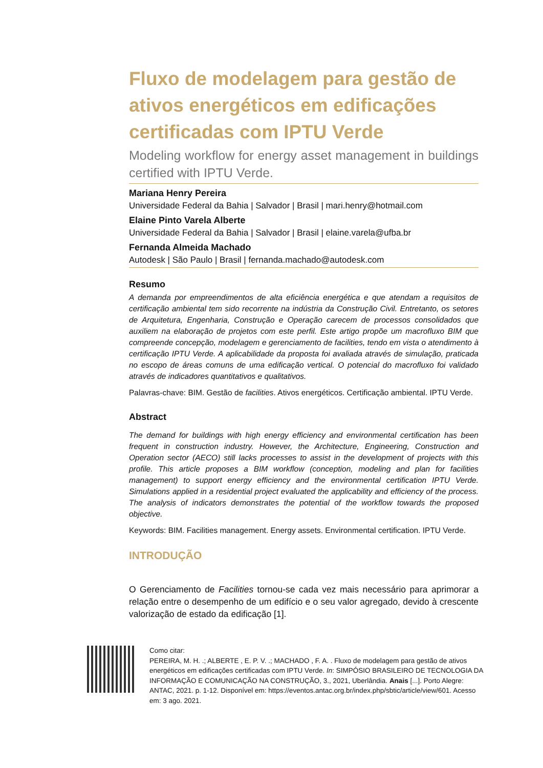Fluxo de modelagem para gestão de ativos energéticos em edificações certificadas com IPTU Verde
Modeling workflow for energy asset management in buildings certified with IPTU Verde.
Mariana Henry Pereira
Universidade Federal da Bahia | Salvador | Brasil | mari.henry@hotmail.com
Elaine Pinto Varela Alberte
Universidade Federal da Bahia | Salvador | Brasil | elaine.varela@ufba.br
Fernanda Almeida Machado
Autodesk | São Paulo | Brasil | fernanda.machado@autodesk.com
Resumo
A demanda por empreendimentos de alta eficiência energética e que atendam a requisitos de certificação ambiental tem sido recorrente na indústria da Construção Civil. Entretanto, os setores de Arquitetura, Engenharia, Construção e Operação carecem de processos consolidados que auxiliem na elaboração de projetos com este perfil. Este artigo propõe um macrofluxo BIM que compreende concepção, modelagem e gerenciamento de facilities, tendo em vista o atendimento à certificação IPTU Verde. A aplicabilidade da proposta foi avaliada através de simulação, praticada no escopo de áreas comuns de uma edificação vertical. O potencial do macrofluxo foi validado através de indicadores quantitativos e qualitativos.
Palavras-chave: BIM. Gestão de facilities. Ativos energéticos. Certificação ambiental. IPTU Verde.
Abstract
The demand for buildings with high energy efficiency and environmental certification has been frequent in construction industry. However, the Architecture, Engineering, Construction and Operation sector (AECO) still lacks processes to assist in the development of projects with this profile. This article proposes a BIM workflow (conception, modeling and plan for facilities management) to support energy efficiency and the environmental certification IPTU Verde. Simulations applied in a residential project evaluated the applicability and efficiency of the process. The analysis of indicators demonstrates the potential of the workflow towards the proposed objective.
Keywords: BIM. Facilities management. Energy assets. Environmental certification. IPTU Verde.
INTRODUÇÃO
O Gerenciamento de Facilities tornou-se cada vez mais necessário para aprimorar a relação entre o desempenho de um edifício e o seu valor agregado, devido à crescente valorização de estado da edificação [1].
Como citar:
PEREIRA, M. H. .; ALBERTE , E. P. V. .; MACHADO , F. A. . Fluxo de modelagem para gestão de ativos energéticos em edificações certificadas com IPTU Verde. In: SIMPÓSIO BRASILEIRO DE TECNOLOGIA DA INFORMAÇÃO E COMUNICAÇÃO NA CONSTRUÇÃO, 3., 2021, Uberlândia. Anais [...]. Porto Alegre: ANTAC, 2021. p. 1-12. Disponível em: https://eventos.antac.org.br/index.php/sbtic/article/view/601. Acesso em: 3 ago. 2021.